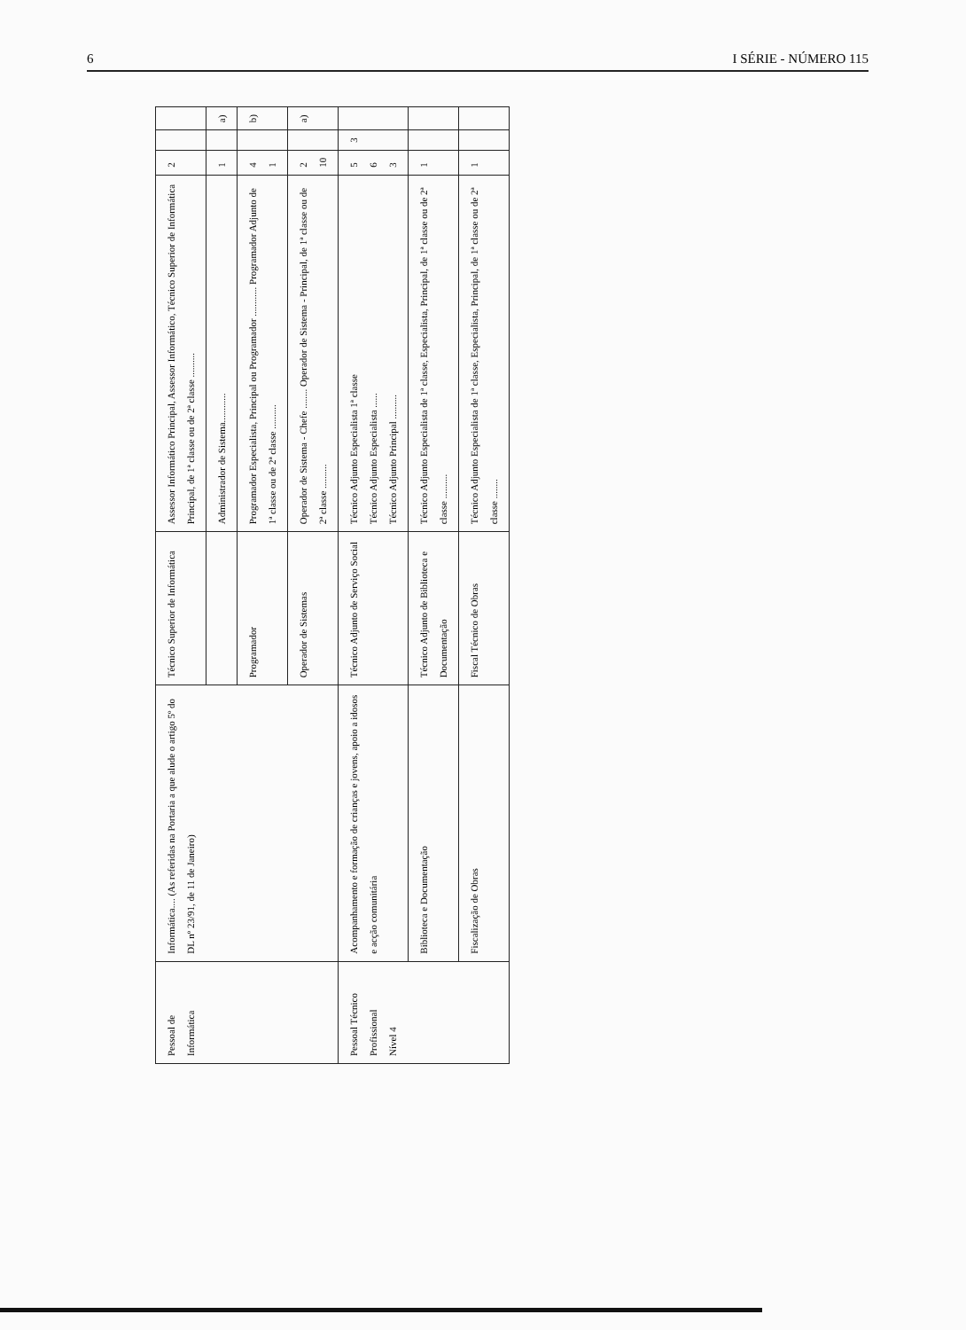6 I SÉRIE - NÚMERO 115
| Pessoal de Informática | Informática.... (As referidas na Portaria a que alude o artigo 5º do DL nº 23/91, de 11 de Janeiro) | Técnico Superior de Informática | Assessor Informático Principal, Assessor Informático, Técnico Superior de Informática Principal, de 1ª classe ou de 2ª classe .......... | 2 | | |
| | | | Administrador de Sistema............ | 1 | | a) |
| | | Programador | Programador Especialista, Principal ou Programador ............ Programador Adjunto de 1ª classe ou de 2ª classe .......... | 4 1 | | b) |
| | | Operador de Sistemas | Operador de Sistema - Chefe ........ Operador de Sistema - Principal, de 1ª classe ou de 2ª classe .......... | 2 10 | | a) |
| Pessoal Técnico Profissional Nível 4 | Acompanhamento e formação de crianças e jovens, apoio a idosos e acção comunitária | Técnico Adjunto de Serviço Social | Técnico Adjunto Especialista 1ª classe Técnico Adjunto Especialista ...... Técnico Adjunto Principal .......... | 5 6 3 | 3 | |
| | Biblioteca e Documentação | Técnico Adjunto de Biblioteca e Documentação | Técnico Adjunto Especialista de 1ª classe, Especialista, Principal, de 1ª classe ou de 2ª classe .......... | 1 | | |
| | Fiscalização de Obras | Fiscal Técnico de Obras | Técnico Adjunto Especialista de 1ª classe, Especialista, Principal, de 1ª classe ou de 2ª classe ........ | 1 | | |